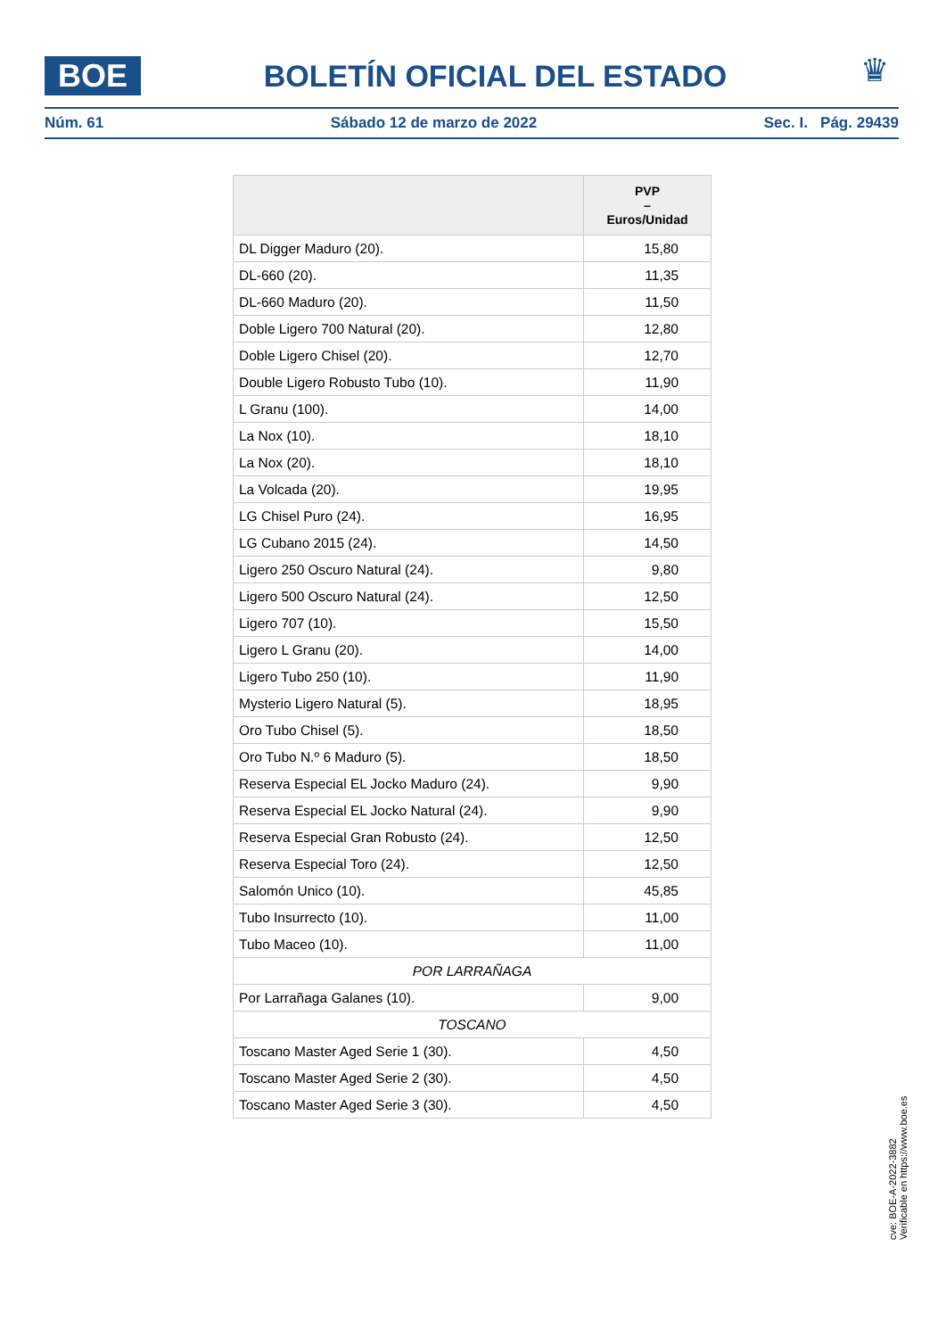BOE
BOLETÍN OFICIAL DEL ESTADO
♛
Núm. 61 Sábado 12 de marzo de 2022 Sec. I. Pág. 29439
| | PVP – Euros/Unidad |
| --- | --- |
| DL Digger Maduro (20). | 15,80 |
| DL-660 (20). | 11,35 |
| DL-660 Maduro (20). | 11,50 |
| Doble Ligero 700 Natural (20). | 12,80 |
| Doble Ligero Chisel (20). | 12,70 |
| Double Ligero Robusto Tubo (10). | 11,90 |
| L Granu (100). | 14,00 |
| La Nox (10). | 18,10 |
| La Nox (20). | 18,10 |
| La Volcada (20). | 19,95 |
| LG Chisel Puro (24). | 16,95 |
| LG Cubano 2015 (24). | 14,50 |
| Ligero 250 Oscuro Natural (24). | 9,80 |
| Ligero 500 Oscuro Natural (24). | 12,50 |
| Ligero 707 (10). | 15,50 |
| Ligero L Granu (20). | 14,00 |
| Ligero Tubo 250 (10). | 11,90 |
| Mysterio Ligero Natural (5). | 18,95 |
| Oro Tubo Chisel (5). | 18,50 |
| Oro Tubo N.º 6 Maduro (5). | 18,50 |
| Reserva Especial EL Jocko Maduro (24). | 9,90 |
| Reserva Especial EL Jocko Natural (24). | 9,90 |
| Reserva Especial Gran Robusto (24). | 12,50 |
| Reserva Especial Toro (24). | 12,50 |
| Salomón Unico (10). | 45,85 |
| Tubo Insurrecto (10). | 11,00 |
| Tubo Maceo (10). | 11,00 |
| POR LARRAÑAGA | |
| Por Larrañaga Galanes (10). | 9,00 |
| TOSCANO | |
| Toscano Master Aged Serie 1 (30). | 4,50 |
| Toscano Master Aged Serie 2 (30). | 4,50 |
| Toscano Master Aged Serie 3 (30). | 4,50 |
cve: BOE-A-2022-3882
Verificable en https://www.boe.es